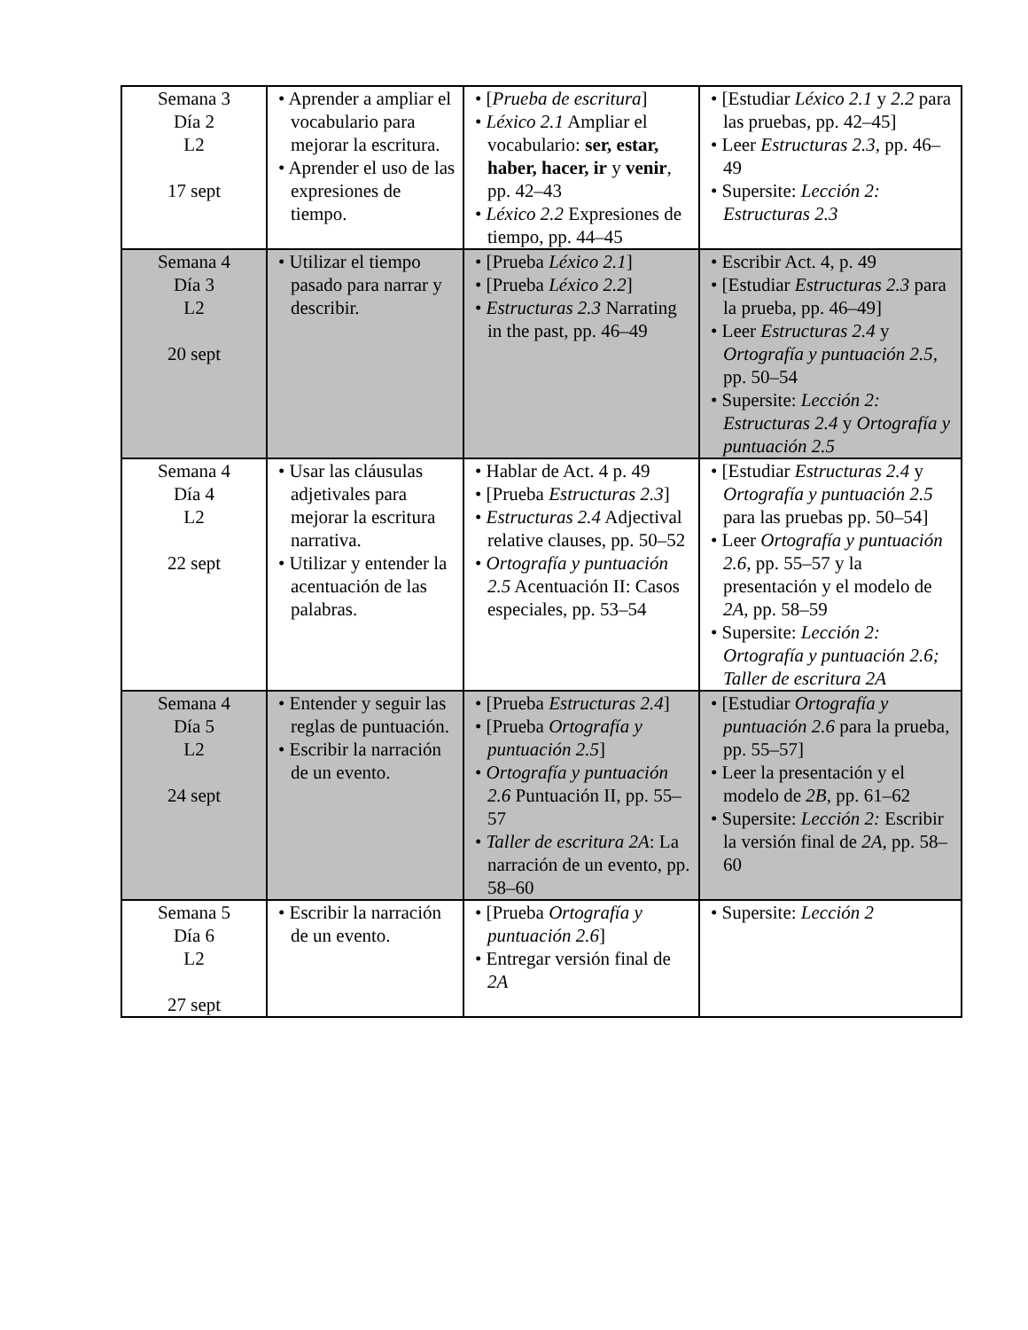| Semana 3 Día 2 L2 17 sept | • Aprender a ampliar el vocabulario para mejorar la escritura. • Aprender el uso de las expresiones de tiempo. | • [ Prueba de escritura ] • Léxico 2.1 Ampliar el vocabulario: ser, estar, haber, hacer, ir y venir , pp. 42–43 • Léxico 2.2 Expresiones de tiempo, pp. 44–45 | • [Estudiar Léxico 2.1 y 2.2 para las pruebas, pp. 42–45] • Leer Estructuras 2.3 , pp. 46–49 • Supersite: Lección 2: Estructuras 2.3 |
| Semana 4 Día 3 L2 20 sept | • Utilizar el tiempo pasado para narrar y describir. | • [Prueba Léxico 2.1 ] • [Prueba Léxico 2.2 ] • Estructuras 2.3 Narrating in the past, pp. 46–49 | • Escribir Act. 4, p. 49 • [Estudiar Estructuras 2.3 para la prueba, pp. 46–49] • Leer Estructuras 2.4 y Ortografía y puntuación 2.5, pp. 50–54 • Supersite: Lección 2: Estructuras 2.4 y Ortografía y puntuación 2.5 |
| Semana 4 Día 4 L2 22 sept | • Usar las cláusulas adjetivales para mejorar la escritura narrativa. • Utilizar y entender la acentuación de las palabras. | • Hablar de Act. 4 p. 49 • [Prueba Estructuras 2.3 ] • Estructuras 2.4 Adjectival relative clauses, pp. 50–52 • Ortografía y puntuación 2.5 Acentuación II: Casos especiales, pp. 53–54 | • [Estudiar Estructuras 2.4 y Ortografía y puntuación 2.5 para las pruebas pp. 50–54] • Leer Ortografía y puntuación 2.6 , pp. 55–57 y la presentación y el modelo de 2A , pp. 58–59 • Supersite: Lección 2: Ortografía y puntuación 2.6; Taller de escritura 2A |
| Semana 4 Día 5 L2 24 sept | • Entender y seguir las reglas de puntuación. • Escribir la narración de un evento. | • [Prueba Estructuras 2.4 ] • [Prueba Ortografía y puntuación 2.5 ] • Ortografía y puntuación 2.6 Puntuación II, pp. 55–57 • Taller de escritura 2A : La narración de un evento, pp. 58–60 | • [Estudiar Ortografía y puntuación 2.6 para la prueba, pp. 55–57] • Leer la presentación y el modelo de 2B , pp. 61–62 • Supersite: Lección 2: Escribir la versión final de 2A , pp. 58–60 |
| Semana 5 Día 6 L2 27 sept | • Escribir la narración de un evento. | • [Prueba Ortografía y puntuación 2.6 ] • Entregar versión final de 2A | • Supersite: Lección 2 |